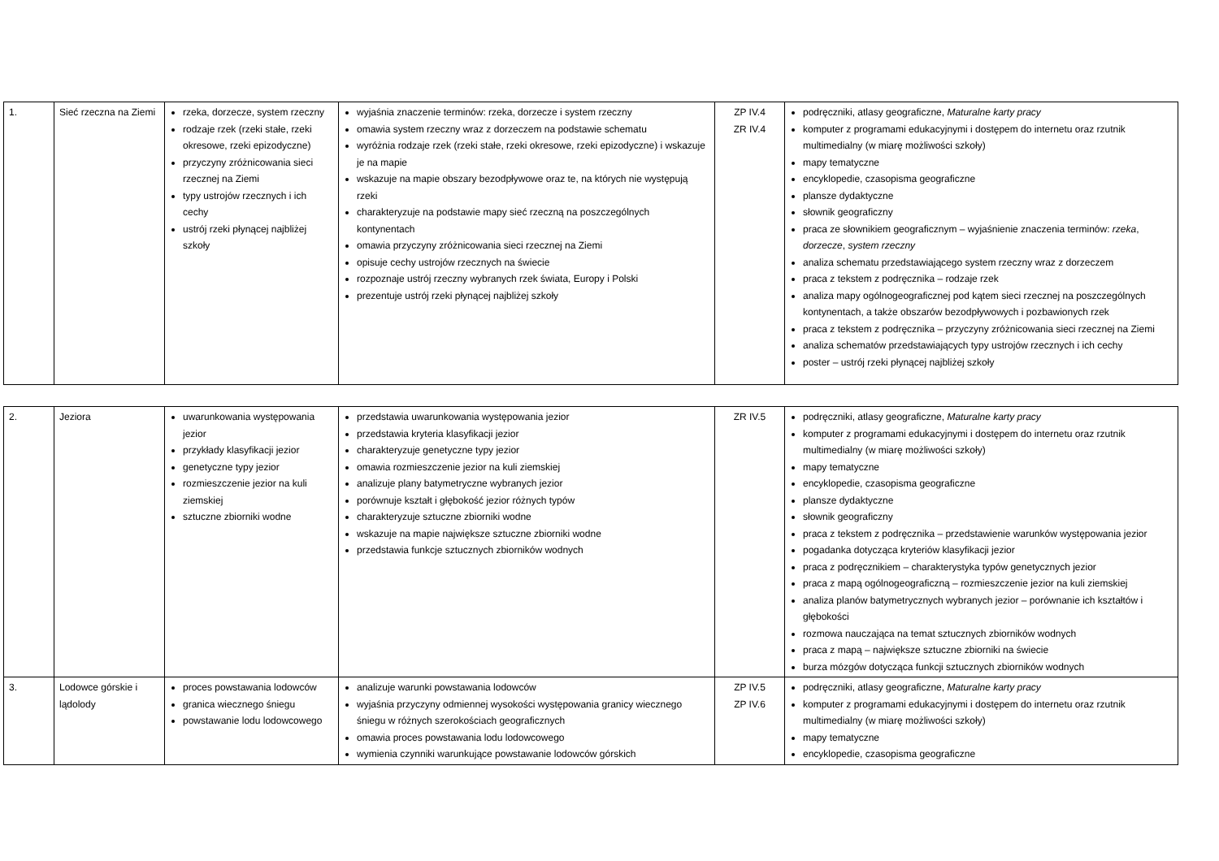| 1. | Sieć rzeczna na Ziemi | rzeka, dorzecze, system rzeczny rodzaje rzek (rzeki stałe, rzeki okresowe, rzeki epizodyczne) przyczyny zróżnicowania sieci rzecznej na Ziemi typy ustrojów rzecznych i ich cechy ustrój rzeki płynącej najbliżej szkoły | wyjaśnia znaczenie terminów: rzeka, dorzecze i system rzeczny omawia system rzeczny wraz z dorzeczem na podstawie schematu wyróżnia rodzaje rzek (rzeki stałe, rzeki okresowe, rzeki epizodyczne) i wskazuje je na mapie wskazuje na mapie obszary bezodpływowe oraz te, na których nie występują rzeki charakteryzuje na podstawie mapy sieć rzeczną na poszczególnych kontynentach omawia przyczyny zróżnicowania sieci rzecznej na Ziemi opisuje cechy ustrojów rzecznych na świecie rozpoznaje ustrój rzeczny wybranych rzek świata, Europy i Polski prezentuje ustrój rzeki płynącej najbliżej szkoły | ZP IV.4 ZR IV.4 | podręczniki, atlasy geograficzne, Maturalne karty pracy komputer z programami edukacyjnymi i dostępem do internetu oraz rzutnik multimedialny (w miarę możliwości szkoły) mapy tematyczne encyklopedie, czasopisma geograficzne plansze dydaktyczne słownik geograficzny praca ze słownikiem geograficznym – wyjaśnienie znaczenia terminów: rzeka , dorzecze , system rzeczny analiza schematu przedstawiającego system rzeczny wraz z dorzeczem praca z tekstem z podręcznika – rodzaje rzek analiza mapy ogólnogeograficznej pod kątem sieci rzecznej na poszczególnych kontynentach, a także obszarów bezodpływowych i pozbawionych rzek praca z tekstem z podręcznika – przyczyny zróżnicowania sieci rzecznej na Ziemi analiza schematów przedstawiających typy ustrojów rzecznych i ich cechy poster – ustrój rzeki płynącej najbliżej szkoły |
| 2. | Jeziora | uwarunkowania występowania jezior przykłady klasyfikacji jezior genetyczne typy jezior rozmieszczenie jezior na kuli ziemskiej sztuczne zbiorniki wodne | przedstawia uwarunkowania występowania jezior przedstawia kryteria klasyfikacji jezior charakteryzuje genetyczne typy jezior omawia rozmieszczenie jezior na kuli ziemskiej analizuje plany batymetryczne wybranych jezior porównuje kształt i głębokość jezior różnych typów charakteryzuje sztuczne zbiorniki wodne wskazuje na mapie największe sztuczne zbiorniki wodne przedstawia funkcje sztucznych zbiorników wodnych | ZR IV.5 | podręczniki, atlasy geograficzne, Maturalne karty pracy komputer z programami edukacyjnymi i dostępem do internetu oraz rzutnik multimedialny (w miarę możliwości szkoły) mapy tematyczne encyklopedie, czasopisma geograficzne plansze dydaktyczne słownik geograficzny praca z tekstem z podręcznika – przedstawienie warunków występowania jezior pogadanka dotycząca kryteriów klasyfikacji jezior praca z podręcznikiem – charakterystyka typów genetycznych jezior praca z mapą ogólnogeograficzną – rozmieszczenie jezior na kuli ziemskiej analiza planów batymetrycznych wybranych jezior – porównanie ich kształtów i głębokości rozmowa nauczająca na temat sztucznych zbiorników wodnych praca z mapą – największe sztuczne zbiorniki na świecie burza mózgów dotycząca funkcji sztucznych zbiorników wodnych |
| 3. | Lodowce górskie i lądolody | proces powstawania lodowców granica wiecznego śniegu powstawanie lodu lodowcowego | analizuje warunki powstawania lodowców wyjaśnia przyczyny odmiennej wysokości występowania granicy wiecznego śniegu w różnych szerokościach geograficznych omawia proces powstawania lodu lodowcowego wymienia czynniki warunkujące powstawanie lodowców górskich | ZP IV.5 ZP IV.6 | podręczniki, atlasy geograficzne, Maturalne karty pracy komputer z programami edukacyjnymi i dostępem do internetu oraz rzutnik multimedialny (w miarę możliwości szkoły) mapy tematyczne encyklopedie, czasopisma geograficzne |